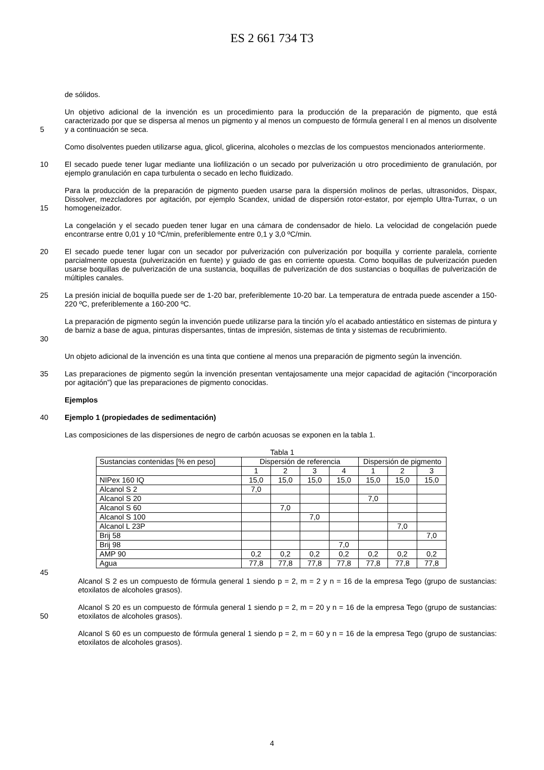ES 2 661 734 T3
de sólidos.
5 Un objetivo adicional de la invención es un procedimiento para la producción de la preparación de pigmento, que está caracterizado por que se dispersa al menos un pigmento y al menos un compuesto de fórmula general I en al menos un disolvente y a continuación se seca.
Como disolventes pueden utilizarse agua, glicol, glicerina, alcoholes o mezclas de los compuestos mencionados anteriormente.
10 El secado puede tener lugar mediante una liofilización o un secado por pulverización u otro procedimiento de granulación, por ejemplo granulación en capa turbulenta o secado en lecho fluidizado.
15 Para la producción de la preparación de pigmento pueden usarse para la dispersión molinos de perlas, ultrasonidos, Dispax, Dissolver, mezcladores por agitación, por ejemplo Scandex, unidad de dispersión rotor-estator, por ejemplo Ultra-Turrax, o un homogeneizador.
La congelación y el secado pueden tener lugar en una cámara de condensador de hielo. La velocidad de congelación puede encontrarse entre 0,01 y 10 ºC/min, preferiblemente entre 0,1 y 3,0 ºC/min.
20 El secado puede tener lugar con un secador por pulverización con pulverización por boquilla y corriente paralela, corriente parcialmente opuesta (pulverización en fuente) y guiado de gas en corriente opuesta. Como boquillas de pulverización pueden usarse boquillas de pulverización de una sustancia, boquillas de pulverización de dos sustancias o boquillas de pulverización de múltiples canales.
25 La presión inicial de boquilla puede ser de 1-20 bar, preferiblemente 10-20 bar. La temperatura de entrada puede ascender a 150-220 ºC, preferiblemente a 160-200 ºC.
30 La preparación de pigmento según la invención puede utilizarse para la tinción y/o el acabado antiestático en sistemas de pintura y de barniz a base de agua, pinturas dispersantes, tintas de impresión, sistemas de tinta y sistemas de recubrimiento.
Un objeto adicional de la invención es una tinta que contiene al menos una preparación de pigmento según la invención.
35 Las preparaciones de pigmento según la invención presentan ventajosamente una mejor capacidad de agitación (“incorporación por agitación”) que las preparaciones de pigmento conocidas.
Ejemplos
40 Ejemplo 1 (propiedades de sedimentación)
Las composiciones de las dispersiones de negro de carbón acuosas se exponen en la tabla 1.
Tabla 1
| Sustancias contenidas [% en peso] | Dispersión de referencia | | | | Dispersión de pigmento | | |
| | 1 | 2 | 3 | 4 | 1 | 2 | 3 |
| NIPex 160 IQ | 15,0 | 15,0 | 15,0 | 15,0 | 15,0 | 15,0 | 15,0 |
| Alcanol S 2 | 7,0 | | | | | | |
| Alcanol S 20 | | | | | 7,0 | | |
| Alcanol S 60 | | 7,0 | | | | | |
| Alcanol S 100 | | | 7,0 | | | | |
| Alcanol L 23P | | | | | | 7,0 | |
| Brij 58 | | | | | | | 7,0 |
| Brij 98 | | | | 7,0 | | | |
| AMP 90 | 0,2 | 0,2 | 0,2 | 0,2 | 0,2 | 0,2 | 0,2 |
| Agua | 77,8 | 77,8 | 77,8 | 77,8 | 77,8 | 77,8 | 77,8 |
45
Alcanol S 2 es un compuesto de fórmula general 1 siendo p = 2, m = 2 y n = 16 de la empresa Tego (grupo de sustancias: etoxilatos de alcoholes grasos).
50 Alcanol S 20 es un compuesto de fórmula general 1 siendo p = 2, m = 20 y n = 16 de la empresa Tego (grupo de sustancias: etoxilatos de alcoholes grasos).
Alcanol S 60 es un compuesto de fórmula general 1 siendo p = 2, m = 60 y n = 16 de la empresa Tego (grupo de sustancias: etoxilatos de alcoholes grasos).
4